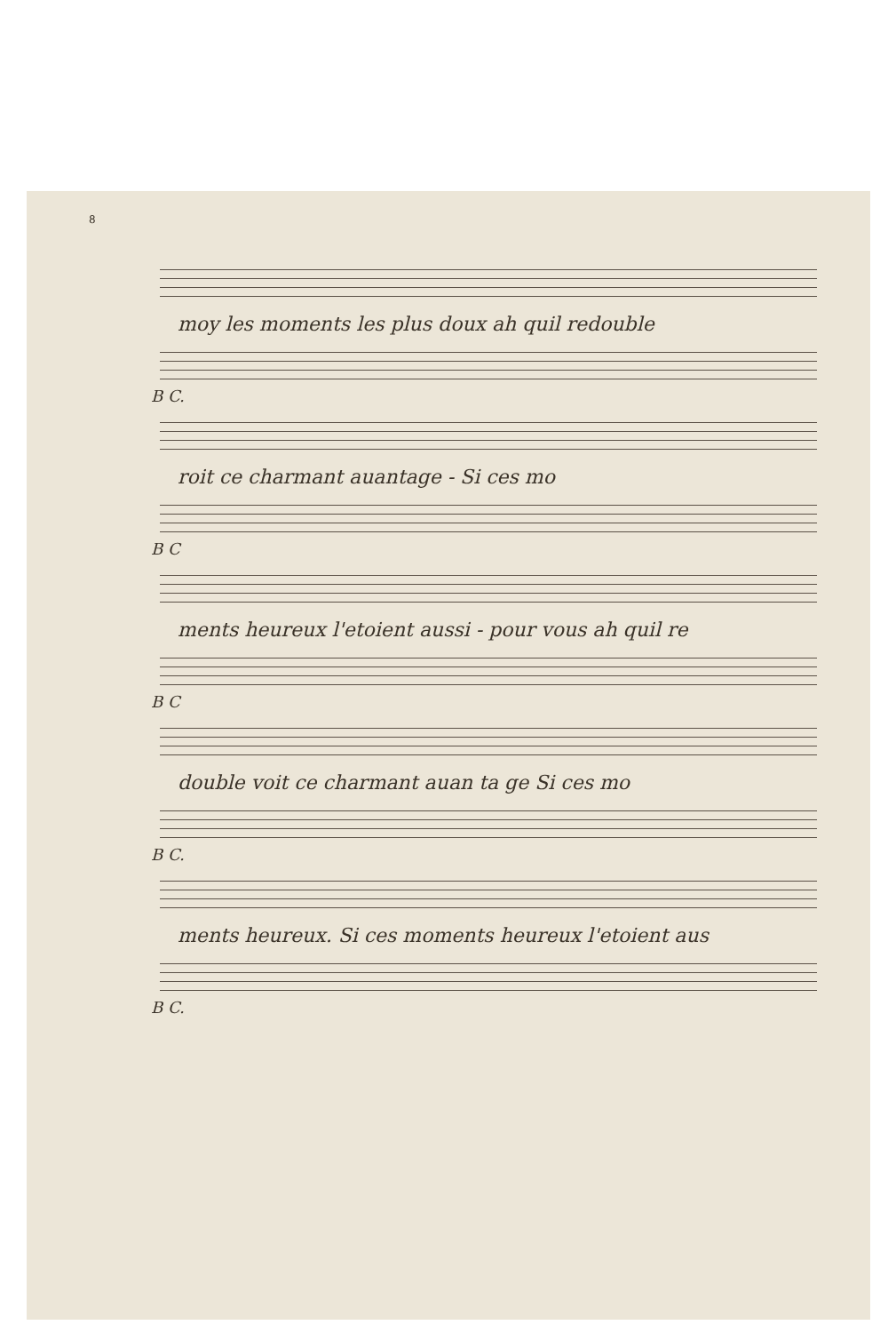8
moy les moments les plus doux ah quil redouble
B C.
roit ce charmant auantage - Si ces mo
B C
ments heureux l'etoient aussi - pour vous ah quil re
B C
double voit ce charmant auan ta ge Si ces mo
B C.
ments heureux. Si ces moments heureux l'etoient aus
B C.